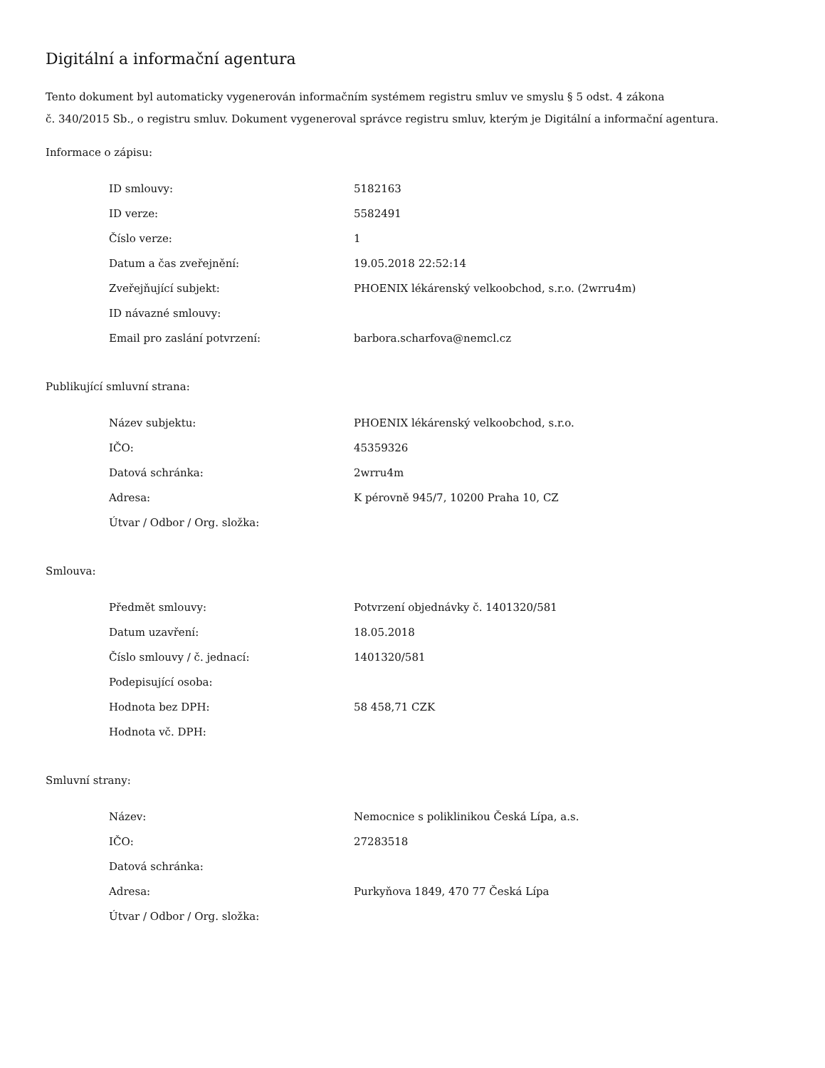Digitální a informační agentura
Tento dokument byl automaticky vygenerován informačním systémem registru smluv ve smyslu § 5 odst. 4 zákona
č. 340/2015 Sb., o registru smluv. Dokument vygeneroval správce registru smluv, kterým je Digitální a informační agentura.
Informace o zápisu:
| ID smlouvy: | 5182163 |
| ID verze: | 5582491 |
| Číslo verze: | 1 |
| Datum a čas zveřejnění: | 19.05.2018 22:52:14 |
| Zveřejňující subjekt: | PHOENIX lékárenský velkoobchod, s.r.o. (2wrru4m) |
| ID návazné smlouvy: | |
| Email pro zaslání potvrzení: | barbora.scharfova@nemcl.cz |
Publikující smluvní strana:
| Název subjektu: | PHOENIX lékárenský velkoobchod, s.r.o. |
| IČO: | 45359326 |
| Datová schránka: | 2wrru4m |
| Adresa: | K pérovně 945/7, 10200 Praha 10, CZ |
| Útvar / Odbor / Org. složka: | |
Smlouva:
| Předmět smlouvy: | Potvrzení objednávky č. 1401320/581 |
| Datum uzavření: | 18.05.2018 |
| Číslo smlouvy / č. jednací: | 1401320/581 |
| Podepisující osoba: | |
| Hodnota bez DPH: | 58 458,71 CZK |
| Hodnota vč. DPH: | |
Smluvní strany:
| Název: | Nemocnice s poliklinikou Česká Lípa, a.s. |
| IČO: | 27283518 |
| Datová schránka: | |
| Adresa: | Purkyňova 1849, 470 77 Česká Lípa |
| Útvar / Odbor / Org. složka: | |